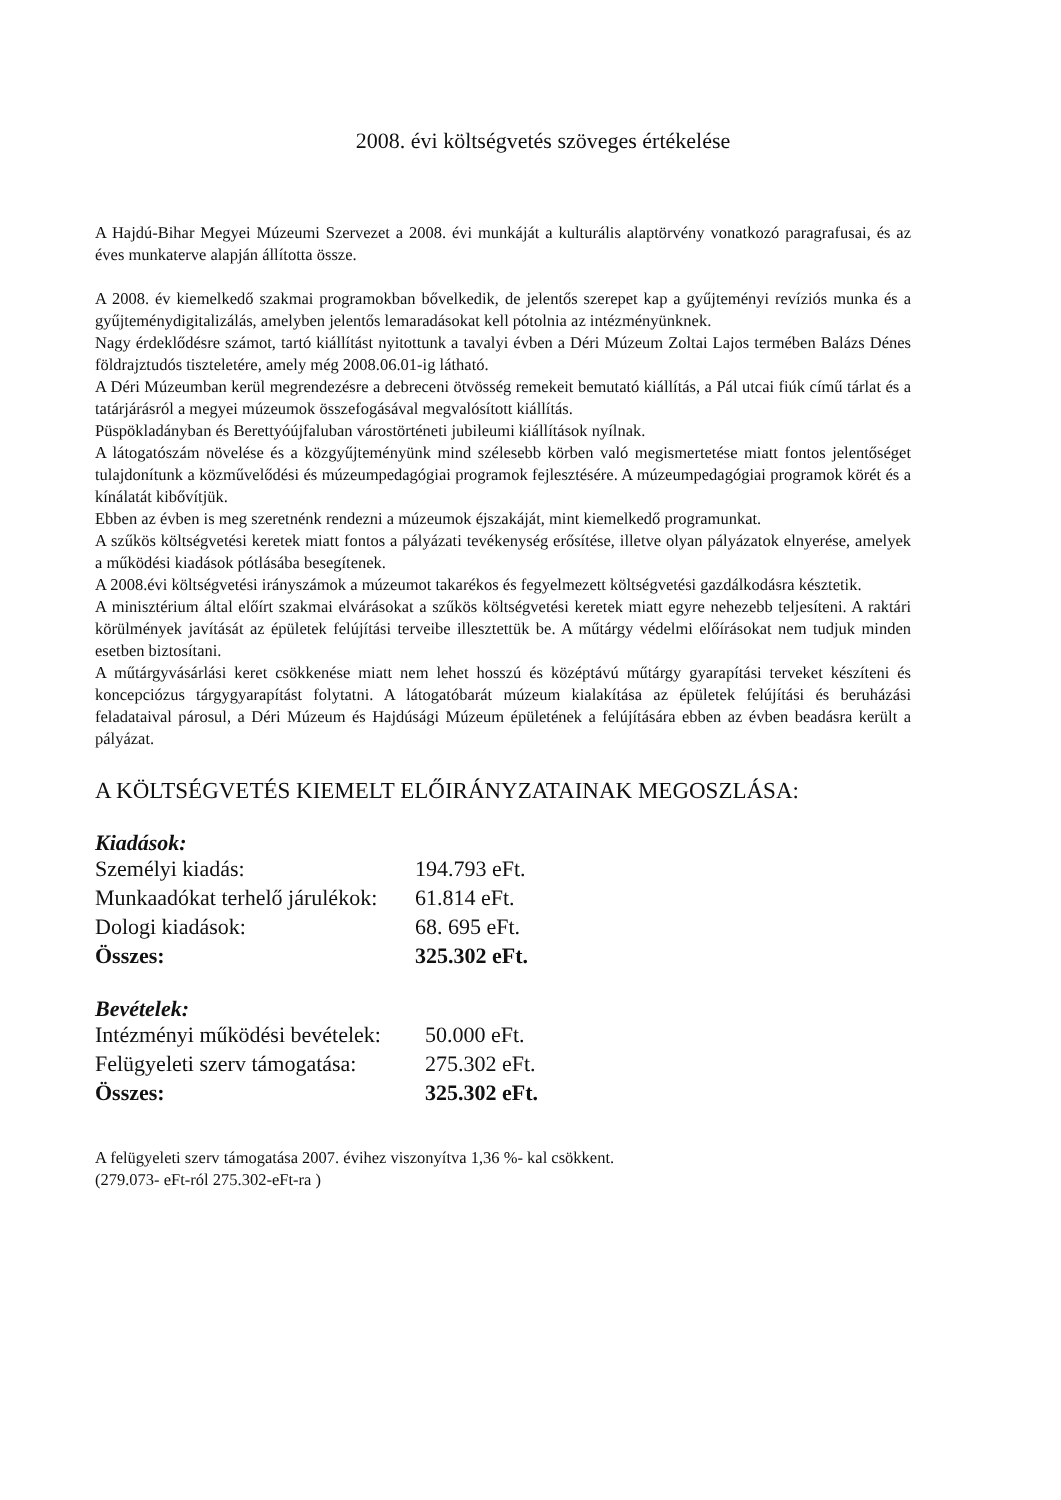2008. évi költségvetés szöveges értékelése
A Hajdú-Bihar Megyei Múzeumi Szervezet a 2008. évi munkáját a kulturális alaptörvény vonatkozó paragrafusai, és az éves munkaterve alapján állította össze.
A 2008. év kiemelkedő szakmai programokban bővelkedik, de jelentős szerepet kap a gyűjteményi revíziós munka és a gyűjteménydigitalizálás, amelyben jelentős lemaradásokat kell pótolnia az intézményünknek.
Nagy érdeklődésre számot, tartó kiállítást nyitottunk a tavalyi évben a Déri Múzeum Zoltai Lajos termében Balázs Dénes földrajztudós tiszteletére, amely még 2008.06.01-ig látható.
A Déri Múzeumban kerül megrendezésre a debreceni ötvösség remekeit bemutató kiállítás, a Pál utcai fiúk című tárlat és a tatárjárásról a megyei múzeumok összefogásával megvalósított kiállítás.
Püspökladányban és Berettyóújfaluban várostörténeti jubileumi kiállítások nyílnak.
A látogatószám növelése és a közgyűjteményünk mind szélesebb körben való megismertetése miatt fontos jelentőséget tulajdonítunk a közművelődési és múzeumpedagógiai programok fejlesztésére. A múzeumpedagógiai programok körét és a kínálatát kibővítjük.
Ebben az évben is meg szeretnénk rendezni a múzeumok éjszakáját, mint kiemelkedő programunkat.
A szűkös költségvetési keretek miatt fontos a pályázati tevékenység erősítése, illetve olyan pályázatok elnyerése, amelyek a működési kiadások pótlásába besegítenek.
A 2008.évi költségvetési irányszámok a múzeumot takarékos és fegyelmezett költségvetési gazdálkodásra késztetik.
A minisztérium által előírt szakmai elvárásokat a szűkös költségvetési keretek miatt egyre nehezebb teljesíteni. A raktári körülmények javítását az épületek felújítási terveibe illesztettük be. A műtárgy védelmi előírásokat nem tudjuk minden esetben biztosítani.
A műtárgyvásárlási keret csökkenése miatt nem lehet hosszú és középtávú műtárgy gyarapítási terveket készíteni és koncepciózus tárgygyarapítást folytatni. A látogatóbarát múzeum kialakítása az épületek felújítási és beruházási feladataival párosul, a Déri Múzeum és Hajdúsági Múzeum épületének a felújítására ebben az évben beadásra került a pályázat.
A KÖLTSÉGVETÉS KIEMELT ELŐIRÁNYZATAINAK MEGOSZLÁSA:
Kiadások:
| Személyi kiadás: | 194.793 eFt. |
| Munkaadókat terhelő járulékok: | 61.814 eFt. |
| Dologi kiadások: | 68. 695 eFt. |
| Összes: | 325.302 eFt. |
Bevételek:
| Intézményi működési bevételek: | 50.000 eFt. |
| Felügyeleti szerv támogatása: | 275.302 eFt. |
| Összes: | 325.302 eFt. |
A felügyeleti szerv támogatása 2007. évihez viszonyítva 1,36 %- kal csökkent.
(279.073- eFt-ról 275.302-eFt-ra )